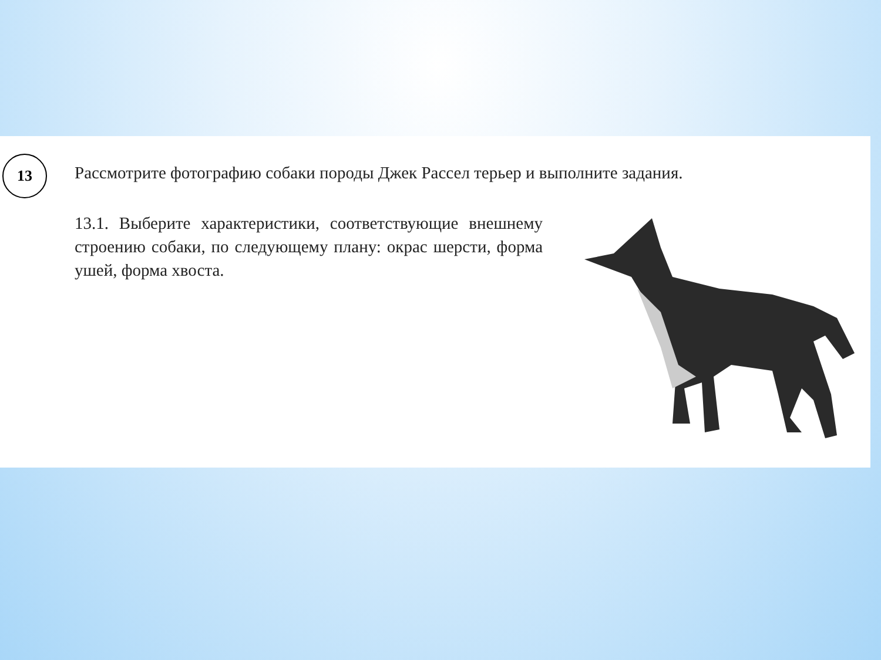13
Рассмотрите фотографию собаки породы Джек Рассел терьер и выполните задания.
13.1. Выберите характеристики, соответствующие внешнему строению собаки, по следующему плану: окрас шерсти, форма ушей, форма хвоста.